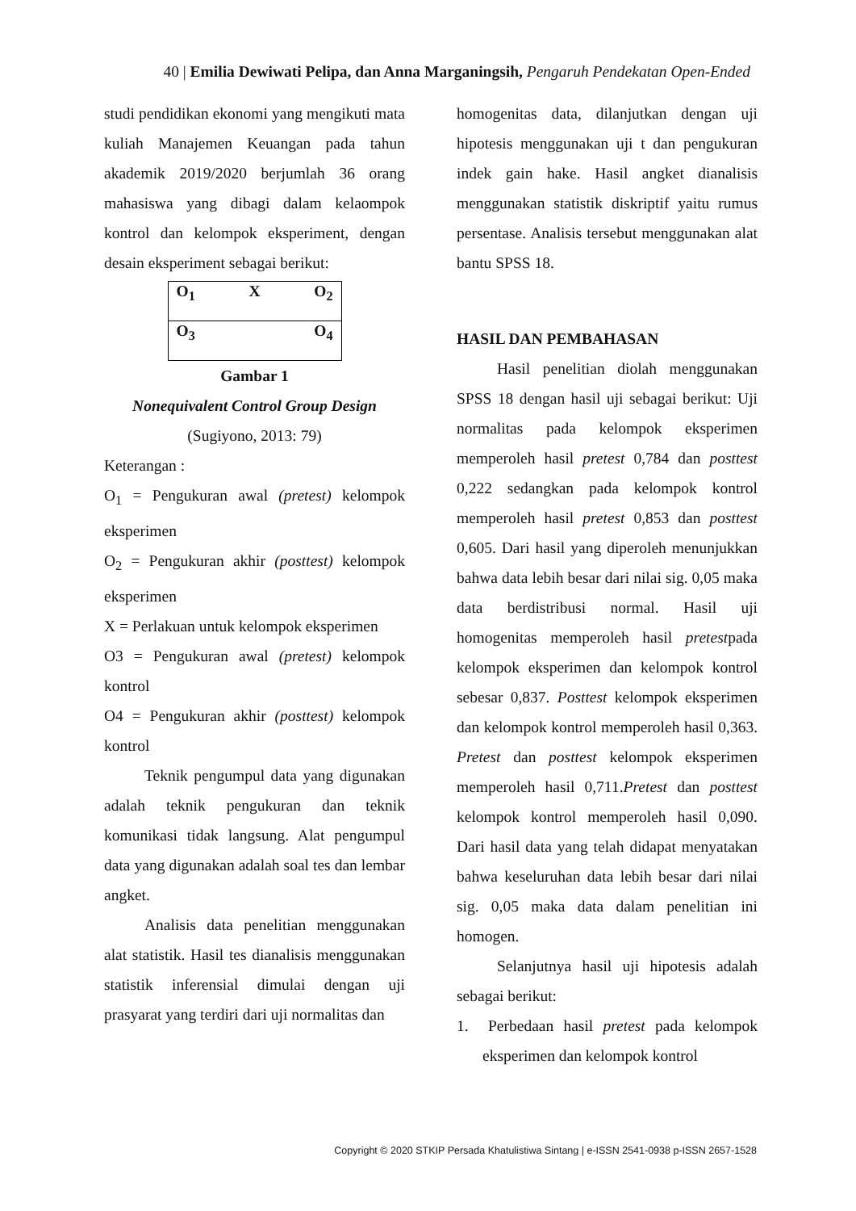40 | Emilia Dewiwati Pelipa, dan Anna Marganingsih, Pengaruh Pendekatan Open-Ended
studi pendidikan ekonomi yang mengikuti mata kuliah Manajemen Keuangan pada tahun akademik 2019/2020 berjumlah 36 orang mahasiswa yang dibagi dalam kelaompok kontrol dan kelompok eksperiment, dengan desain eksperiment sebagai berikut:
O<sub>1</sub> X O<sub>2</sub>
O<sub>3</sub> O<sub>4</sub>
Gambar 1
Nonequivalent Control Group Design
(Sugiyono, 2013: 79)
Keterangan :
O<sub>1</sub> = Pengukuran awal (pretest) kelompok eksperimen
O<sub>2</sub> = Pengukuran akhir (posttest) kelompok eksperimen
X = Perlakuan untuk kelompok eksperimen
O3 = Pengukuran awal (pretest) kelompok kontrol
O4 = Pengukuran akhir (posttest) kelompok kontrol
Teknik pengumpul data yang digunakan adalah teknik pengukuran dan teknik komunikasi tidak langsung. Alat pengumpul data yang digunakan adalah soal tes dan lembar angket.
Analisis data penelitian menggunakan alat statistik. Hasil tes dianalisis menggunakan statistik inferensial dimulai dengan uji prasyarat yang terdiri dari uji normalitas dan
homogenitas data, dilanjutkan dengan uji hipotesis menggunakan uji t dan pengukuran indek gain hake. Hasil angket dianalisis menggunakan statistik diskriptif yaitu rumus persentase. Analisis tersebut menggunakan alat bantu SPSS 18.
HASIL DAN PEMBAHASAN
Hasil penelitian diolah menggunakan SPSS 18 dengan hasil uji sebagai berikut: Uji normalitas pada kelompok eksperimen memperoleh hasil pretest 0,784 dan posttest 0,222 sedangkan pada kelompok kontrol memperoleh hasil pretest 0,853 dan posttest 0,605. Dari hasil yang diperoleh menunjukkan bahwa data lebih besar dari nilai sig. 0,05 maka data berdistribusi normal. Hasil uji homogenitas memperoleh hasil pretestpada kelompok eksperimen dan kelompok kontrol sebesar 0,837. Posttest kelompok eksperimen dan kelompok kontrol memperoleh hasil 0,363. Pretest dan posttest kelompok eksperimen memperoleh hasil 0,711.Pretest dan posttest kelompok kontrol memperoleh hasil 0,090. Dari hasil data yang telah didapat menyatakan bahwa keseluruhan data lebih besar dari nilai sig. 0,05 maka data dalam penelitian ini homogen.
Selanjutnya hasil uji hipotesis adalah sebagai berikut:
1. Perbedaan hasil pretest pada kelompok eksperimen dan kelompok kontrol
Copyright © 2020 STKIP Persada Khatulistiwa Sintang | e-ISSN 2541-0938 p-ISSN 2657-1528